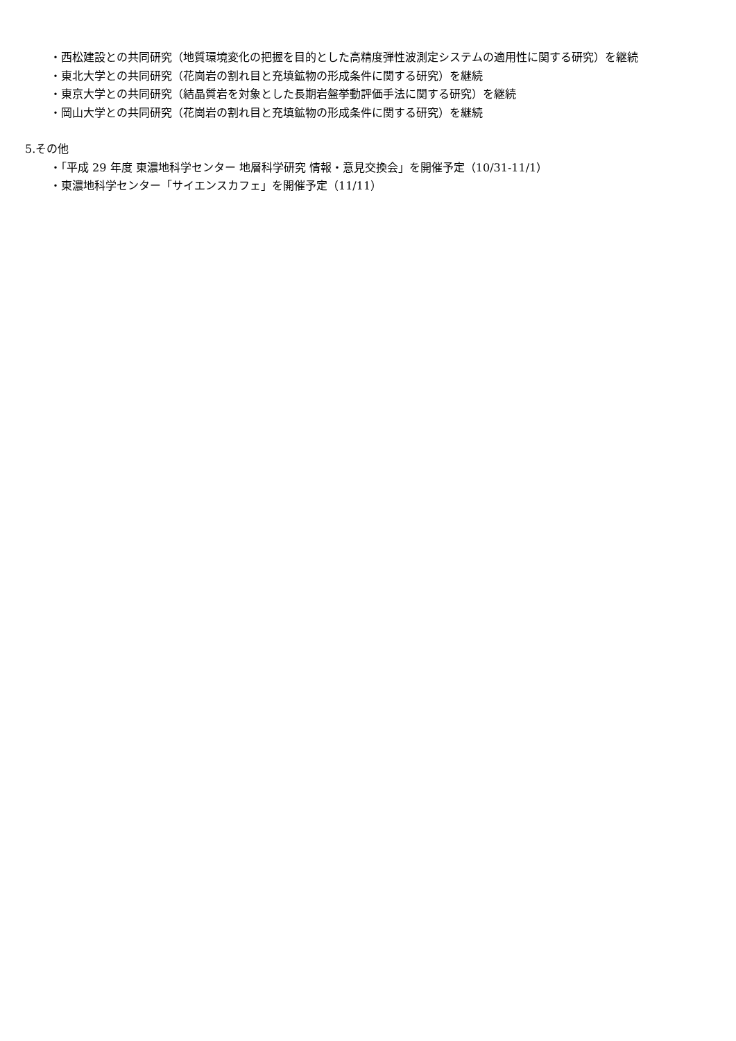・西松建設との共同研究（地質環境変化の把握を目的とした高精度弾性波測定システムの適用性に関する研究）を継続
・東北大学との共同研究（花崗岩の割れ目と充填鉱物の形成条件に関する研究）を継続
・東京大学との共同研究（結晶質岩を対象とした長期岩盤挙動評価手法に関する研究）を継続
・岡山大学との共同研究（花崗岩の割れ目と充填鉱物の形成条件に関する研究）を継続
5.その他
・「平成 29 年度 東濃地科学センター 地層科学研究 情報・意見交換会」を開催予定（10/31-11/1）
・東濃地科学センター「サイエンスカフェ」を開催予定（11/11）